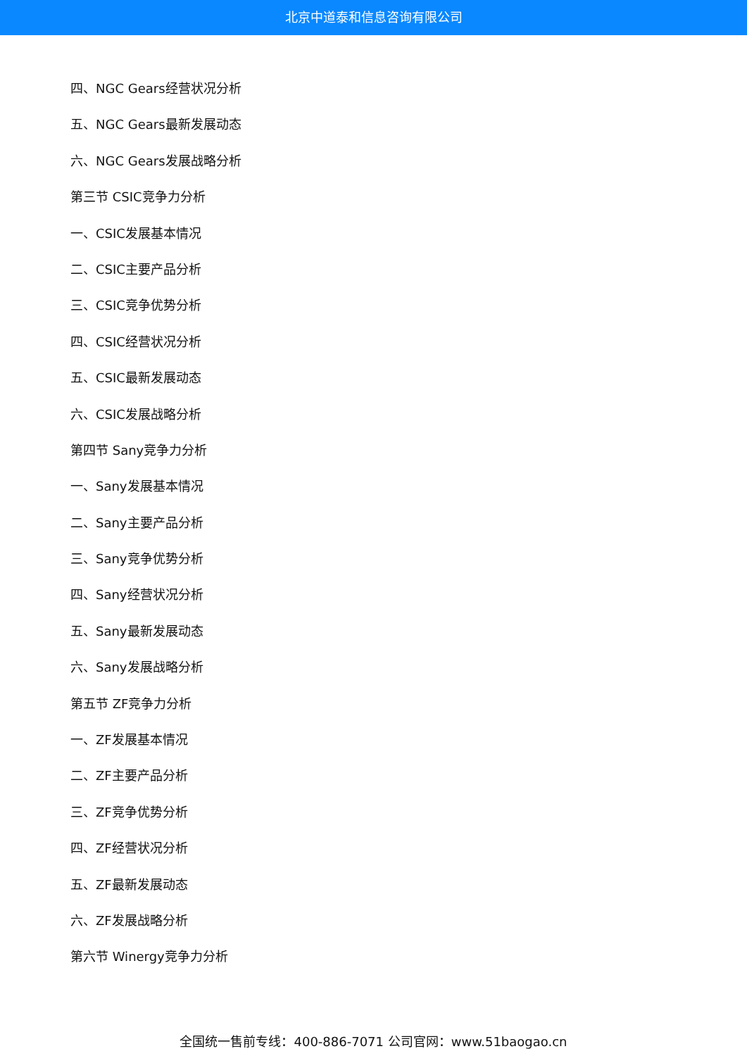北京中道泰和信息咨询有限公司
四、NGC Gears经营状况分析
五、NGC Gears最新发展动态
六、NGC Gears发展战略分析
第三节 CSIC竞争力分析
一、CSIC发展基本情况
二、CSIC主要产品分析
三、CSIC竞争优势分析
四、CSIC经营状况分析
五、CSIC最新发展动态
六、CSIC发展战略分析
第四节 Sany竞争力分析
一、Sany发展基本情况
二、Sany主要产品分析
三、Sany竞争优势分析
四、Sany经营状况分析
五、Sany最新发展动态
六、Sany发展战略分析
第五节 ZF竞争力分析
一、ZF发展基本情况
二、ZF主要产品分析
三、ZF竞争优势分析
四、ZF经营状况分析
五、ZF最新发展动态
六、ZF发展战略分析
第六节 Winergy竞争力分析
全国统一售前专线：400-886-7071 公司官网：www.51baogao.cn